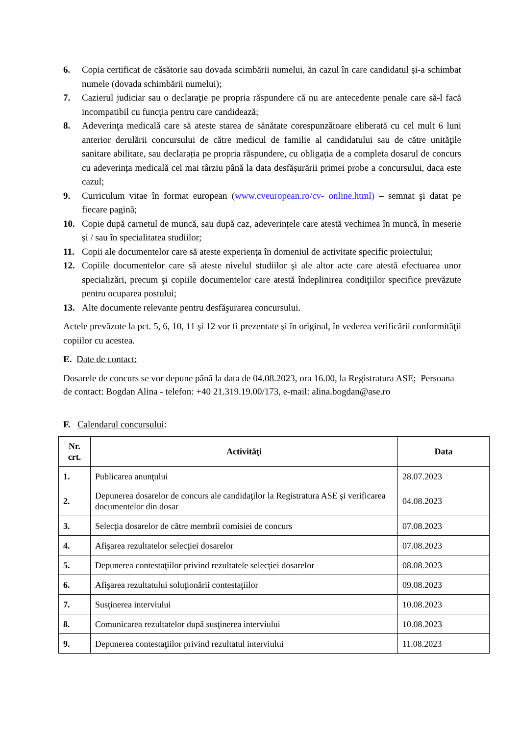6. Copia certificat de căsătorie sau dovada scimbării numelui, ăn cazul în care candidatul și-a schimbat numele (dovada schimbării numelui);
7. Cazierul judiciar sau o declaraţie pe propria răspundere că nu are antecedente penale care să-l facă incompatibil cu funcţia pentru care candidează;
8. Adeverinţa medicală care să ateste starea de sănătate corespunzătoare eliberată cu cel mult 6 luni anterior derulării concursului de către medicul de familie al candidatului sau de către unităţile sanitare abilitate, sau declarația pe propria răspundere, cu obligația de a completa dosarul de concurs cu adeverința medicală cel mai târziu până la data desfășurării primei probe a concursului, daca este cazul;
9. Curriculum vitae în format european (www.cveuropean.ro/cv- online.html) – semnat şi datat pe fiecare pagină;
10. Copie după carnetul de muncă, sau după caz, adeverințele care atestă vechimea în muncă, în meserie și / sau în specialitatea studiilor;
11. Copii ale documentelor care să ateste experiența în domeniul de activitate specific proiectului;
12. Copiile documentelor care să ateste nivelul studiilor şi ale altor acte care atestă efectuarea unor specializări, precum şi copiile documentelor care atestă îndeplinirea condiţiilor specifice prevăzute pentru ocuparea postului;
13. Alte documente relevante pentru desfăşurarea concursului.
Actele prevăzute la pct. 5, 6, 10, 11 şi 12 vor fi prezentate şi în original, în vederea verificării conformităţii copiilor cu acestea.
E. Date de contact:
Dosarele de concurs se vor depune până la data de 04.08.2023, ora 16.00, la Registratura ASE; Persoana de contact: Bogdan Alina - telefon: +40 21.319.19.00/173, e-mail: alina.bogdan@ase.ro
F. Calendarul concursului:
| Nr. crt. | Activităţi | Data |
| --- | --- | --- |
| 1. | Publicarea anunţului | 28.07.2023 |
| 2. | Depunerea dosarelor de concurs ale candidaţilor la Registratura ASE şi verificarea documentelor din dosar | 04.08.2023 |
| 3. | Selecţia dosarelor de către membrii comisiei de concurs | 07.08.2023 |
| 4. | Afişarea rezultatelor selecţiei dosarelor | 07.08.2023 |
| 5. | Depunerea contestaţiilor privind rezultatele selecţiei dosarelor | 08.08.2023 |
| 6. | Afişarea rezultatului soluţionării contestaţiilor | 09.08.2023 |
| 7. | Susţinerea interviului | 10.08.2023 |
| 8. | Comunicarea rezultatelor după susţinerea interviului | 10.08.2023 |
| 9. | Depunerea contestaţiilor privind rezultatul interviului | 11.08.2023 |